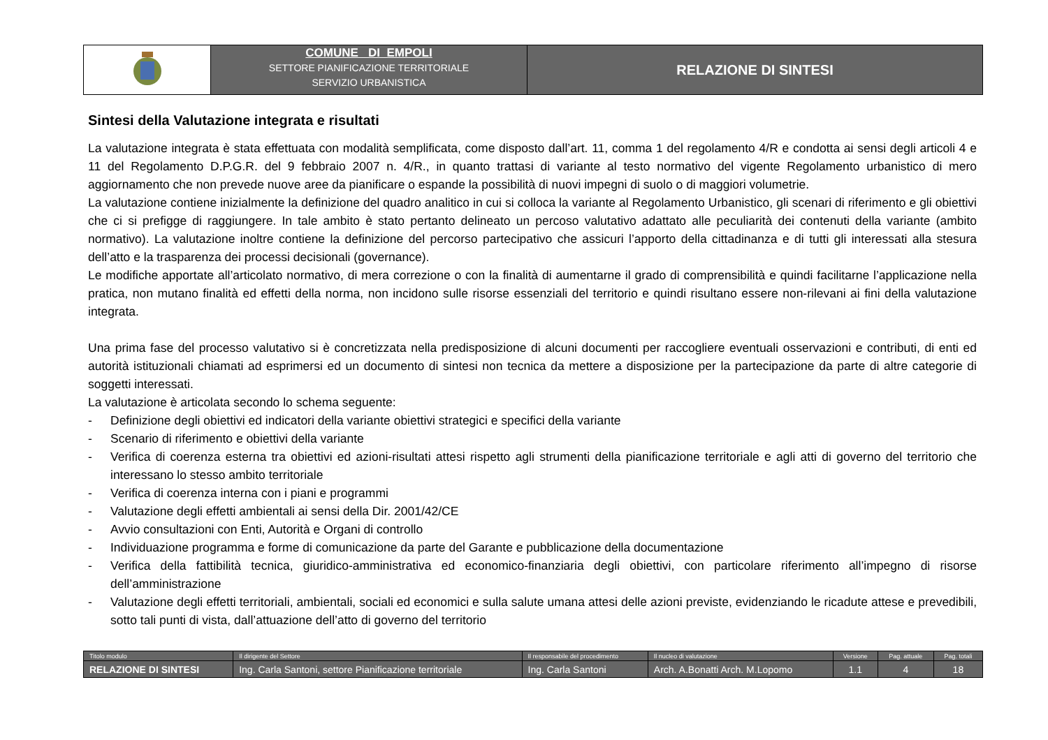COMUNE DI EMPOLI
SETTORE PIANIFICAZIONE TERRITORIALE
SERVIZIO URBANISTICA
RELAZIONE DI SINTESI
Sintesi della Valutazione integrata e risultati
La valutazione integrata è stata effettuata con modalità semplificata, come disposto dall’art. 11, comma 1 del regolamento 4/R e condotta ai sensi degli articoli 4 e 11 del Regolamento D.P.G.R. del 9 febbraio 2007 n. 4/R., in quanto trattasi di variante al testo normativo del vigente Regolamento urbanistico di mero aggiornamento che non prevede nuove aree da pianificare o espande la possibilità di nuovi impegni di suolo o di maggiori volumetrie.
La valutazione contiene inizialmente la definizione del quadro analitico in cui si colloca la variante al Regolamento Urbanistico, gli scenari di riferimento e gli obiettivi che ci si prefigge di raggiungere. In tale ambito è stato pertanto delineato un percoso valutativo adattato alle peculiarità dei contenuti della variante (ambito normativo). La valutazione inoltre contiene la definizione del percorso partecipativo che assicuri l’apporto della cittadinanza e di tutti gli interessati alla stesura dell’atto e la trasparenza dei processi decisionali (governance).
Le modifiche apportate all’articolato normativo, di mera correzione o con la finalità di aumentarne il grado di comprensibilità e quindi facilitarne l’applicazione nella pratica, non mutano finalità ed effetti della norma, non incidono sulle risorse essenziali del territorio e quindi risultano essere non-rilevani ai fini della valutazione integrata.
Una prima fase del processo valutativo si è concretizzata nella predisposizione di alcuni documenti per raccogliere eventuali osservazioni e contributi, di enti ed autorità istituzionali chiamati ad esprimersi ed un documento di sintesi non tecnica da mettere a disposizione per la partecipazione da parte di altre categorie di soggetti interessati.
La valutazione è articolata secondo lo schema seguente:
- Definizione degli obiettivi ed indicatori della variante obiettivi strategici e specifici della variante
- Scenario di riferimento e obiettivi della variante
- Verifica di coerenza esterna tra obiettivi ed azioni-risultati attesi rispetto agli strumenti della pianificazione territoriale e agli atti di governo del territorio che interessano lo stesso ambito territoriale
- Verifica di coerenza interna con i piani e programmi
- Valutazione degli effetti ambientali ai sensi della Dir. 2001/42/CE
- Avvio consultazioni con Enti, Autorità e Organi di controllo
- Individuazione programma e forme di comunicazione da parte del Garante e pubblicazione della documentazione
- Verifica della fattibilità tecnica, giuridico-amministrativa ed economico-finanziaria degli obiettivi, con particolare riferimento all’impegno di risorse dell’amministrazione
- Valutazione degli effetti territoriali, ambientali, sociali ed economici e sulla salute umana attesi delle azioni previste, evidenziando le ricadute attese e prevedibili, sotto tali punti di vista, dall’attuazione dell’atto di governo del territorio
| Titolo modulo | Il dirigente del Settore | Il responsabile del procedimento | Il nucleo di valutazione | Versione | Pag. attuale | Pag. totali |
| RELAZIONE DI SINTESI | Ing. Carla Santoni, settore Pianificazione territoriale | Ing. Carla Santoni | Arch. A.Bonatti Arch. M.Lopomo | 1.1 | 4 | 18 |